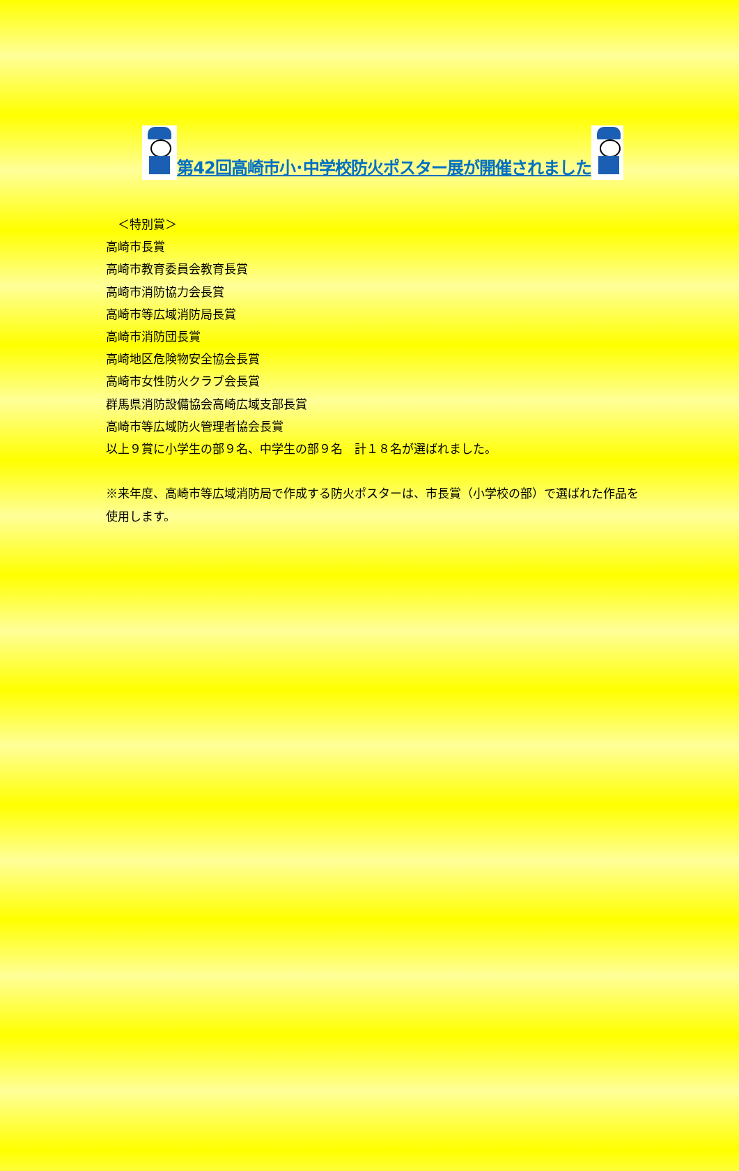第42回高崎市小･中学校防火ポスター展が開催されました
　＜特別賞＞
高崎市長賞
高崎市教育委員会教育長賞
高崎市消防協力会長賞
高崎市等広域消防局長賞
高崎市消防団長賞
高崎地区危険物安全協会長賞
高崎市女性防火クラブ会長賞
群馬県消防設備協会高崎広域支部長賞
高崎市等広域防火管理者協会長賞
以上９賞に小学生の部９名、中学生の部９名　計１８名が選ばれました。
※来年度、高崎市等広域消防局で作成する防火ポスターは、市長賞（小学校の部）で選ばれた作品を使用します。